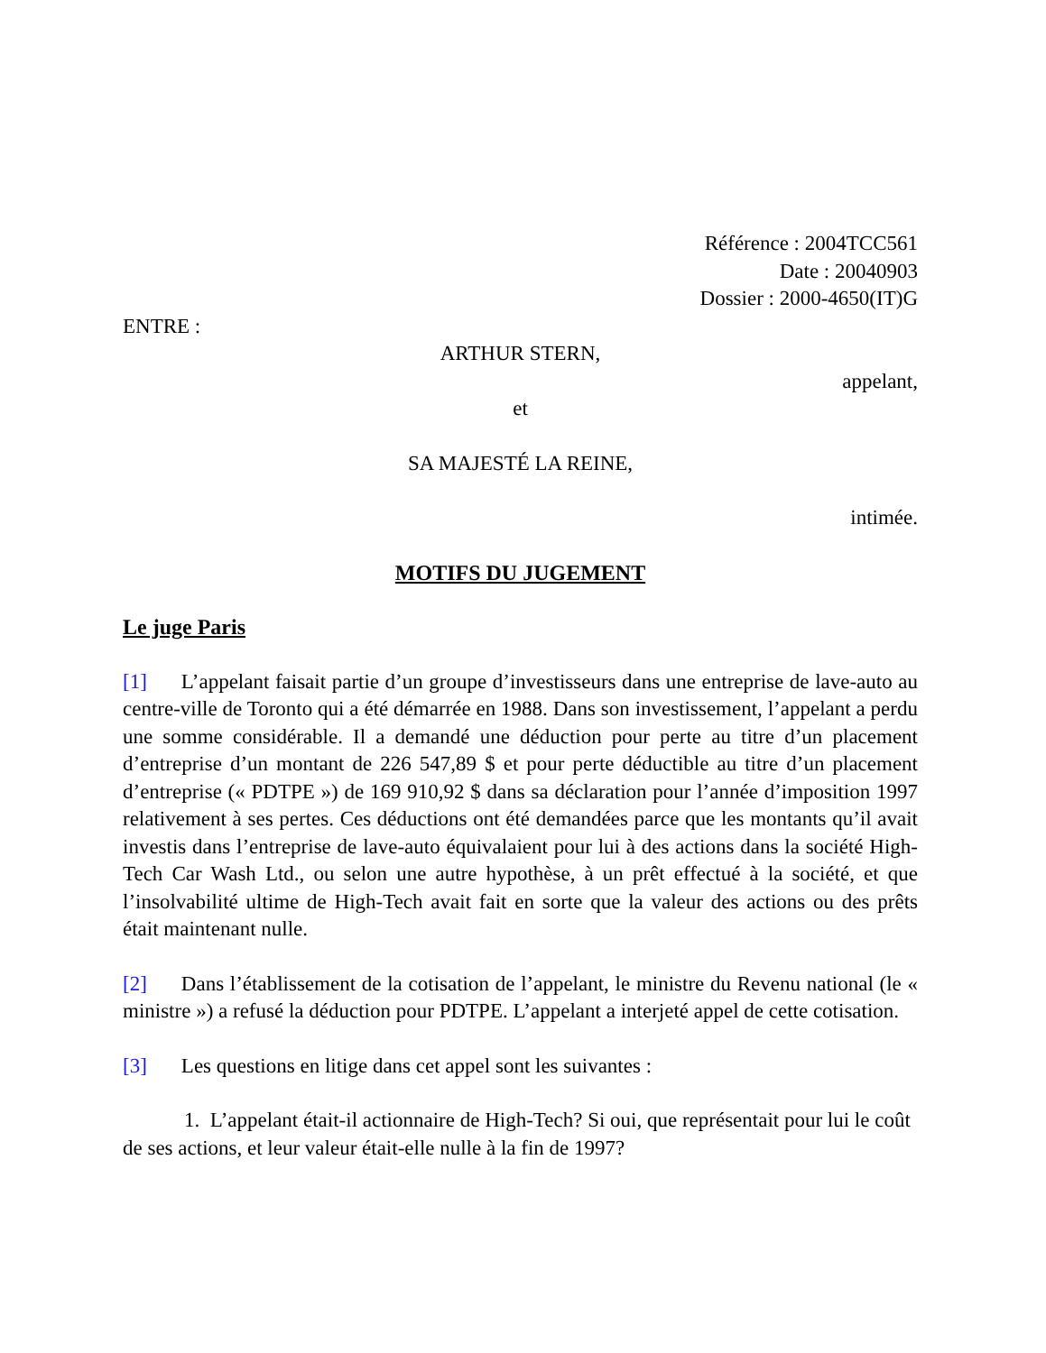Référence : 2004TCC561
Date : 20040903
Dossier : 2000-4650(IT)G
ENTRE :
ARTHUR STERN,
appelant,
et
SA MAJESTÉ LA REINE,
intimée.
MOTIFS DU JUGEMENT
Le juge Paris
[1] L’appelant faisait partie d’un groupe d’investisseurs dans une entreprise de lave-auto au centre-ville de Toronto qui a été démarrée en 1988. Dans son investissement, l’appelant a perdu une somme considérable. Il a demandé une déduction pour perte au titre d’un placement d’entreprise d’un montant de 226 547,89 $ et pour perte déductible au titre d’un placement d’entreprise (« PDTPE ») de 169 910,92 $ dans sa déclaration pour l’année d’imposition 1997 relativement à ses pertes. Ces déductions ont été demandées parce que les montants qu’il avait investis dans l’entreprise de lave-auto équivalaient pour lui à des actions dans la société High-Tech Car Wash Ltd., ou selon une autre hypothèse, à un prêt effectué à la société, et que l’insolvabilité ultime de High-Tech avait fait en sorte que la valeur des actions ou des prêts était maintenant nulle.
[2] Dans l’établissement de la cotisation de l’appelant, le ministre du Revenu national (le « ministre ») a refusé la déduction pour PDTPE. L’appelant a interjeté appel de cette cotisation.
[3] Les questions en litige dans cet appel sont les suivantes :
1. L’appelant était-il actionnaire de High-Tech? Si oui, que représentait pour lui le coût de ses actions, et leur valeur était-elle nulle à la fin de 1997?